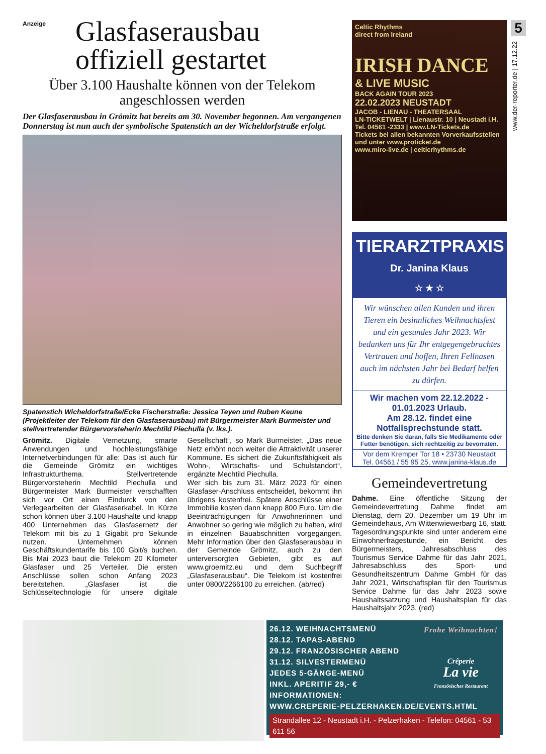Anzeige
Glasfaserausbau
offiziell gestartet
Über 3.100 Haushalte können von der Telekom angeschlossen werden
Der Glasfaserausbau in Grömitz hat bereits am 30. November begonnen. Am vergangenen Donnerstag ist nun auch der symbolische Spatenstich an der Wicheldorfstraße erfolgt.
Spatenstich Wicheldorfstraße/Ecke Fischerstraße: Jessica Teyen und Ruben Keune (Projektleiter der Telekom für den Glasfaserausbau) mit Bürgermeister Mark Burmeister und stellvertretender Bürgervorsteherin Mechtild Piechulla (v. lks.).
Grömitz. Digitale Vernetzung, smarte Anwendungen und hochleistungsfähige Internetverbindungen für alle: Das ist auch für die Gemeinde Grömitz ein wichtiges Infrastrukturthema. Stellvertretende Bürgervorsteherin Mechtild Piechulla und Bürgermeister Mark Burmeister verschafften sich vor Ort einen Eindurck von den Verlegearbeiten der Glasfaserkabel. In Kürze schon können über 3.100 Haushalte und knapp 400 Unternehmen das Glasfasernetz der Telekom mit bis zu 1 Gigabit pro Sekunde nutzen. Unternehmen können Geschäftskundentarife bis 100 Gbit/s buchen. Bis Mai 2023 baut die Telekom 20 Kilometer Glasfaser und 25 Verteiler. Die ersten Anschlüsse sollen schon Anfang 2023 bereitstehen. „Glasfaser ist die Schlüsseltechnologie für unsere digitale Gesellschaft“, so Mark Burmeister. „Das neue Netz erhöht noch weiter die Attraktivität unserer Kommune. Es sichert die Zukunftsfähigkeit als Wohn-, Wirtschafts- und Schulstandort“, ergänzte Mechtild Piechulla.
Wer sich bis zum 31. März 2023 für einen Glasfaser-Anschluss entscheidet, bekommt ihn übrigens kostenfrei. Spätere Anschlüsse einer Immobilie kosten dann knapp 800 Euro. Um die Beeinträchtigungen für Anwohnerinnen und Anwohner so gering wie möglich zu halten, wird in einzelnen Bauabschnitten vorgegangen. Mehr Information über den Glasfaserausbau in der Gemeinde Grömitz, auch zu den unterversorgten Gebieten, gibt es auf www.groemitz.eu und dem Suchbegriff „Glasfaserausbau“. Die Telekom ist kostenfrei unter 0800/2266100 zu erreichen. (ab/red)
Celtic Rhythms
direct from Ireland
IRISH DANCE
& LIVE MUSIC
BACK AGAIN TOUR 2023
22.02.2023 NEUSTADT
JACOB - LIENAU - THEATERSAAL
LN-TICKETWELT | Lienaustr. 10 | Neustadt i.H.
Tel. 04561 -2333 | www.LN-Tickets.de
Tickets bei allen bekannten Vorverkaufsstellen und unter www.proticket.de
www.miro-live.de | celticrhythms.de
TIERARZTPRAXIS
Dr. Janina Klaus
☆ ★ ☆
Wir wünschen allen Kunden und ihren Tieren ein besinnliches Weihnachtsfest und ein gesundes Jahr 2023. Wir bedanken uns für Ihr entgegengebrachtes Vertrauen und hoffen, Ihren Fellnasen auch im nächsten Jahr bei Bedarf helfen zu dürfen.
Wir machen vom 22.12.2022 - 01.01.2023 Urlaub.
Am 28.12. findet eine Notfallsprechstunde statt.
Bitte denken Sie daran, falls Sie Medikamente oder Futter benötigen, sich rechtzeitig zu bevorraten.
Vor dem Kremper Tor 18 • 23730 Neustadt
Tel. 04561 / 55 95 25, www.janina-klaus.de
Gemeindevertretung
Dahme. Eine öffentliche Sitzung der Gemeindevertretung Dahme findet am Dienstag, dem 20. Dezember um 19 Uhr im Gemeindehaus, Am Wittenwiewerbarg 16, statt. Tagesordnungspunkte sind unter anderem eine Einwohnerfragestunde, ein Bericht des Bürgermeisters, Jahresabschluss des Tourismus Service Dahme für das Jahr 2021, Jahresabschluss des Sport- und Gesundheitszentrum Dahme GmbH für das Jahr 2021, Wirtschaftsplan für den Tourismus Service Dahme für das Jahr 2023 sowie Haushaltssatzung und Haushaltsplan für das Haushaltsjahr 2023. (red)
5
www.der-reporter.de | 17.12.22
26.12. WEIHNACHTSMENÜ
28.12. TAPAS-ABEND
29.12. FRANZÖSISCHER ABEND
31.12. SILVESTERMENÜ
JEDES 5-GÄNGE-MENÜ
INKL. APERITIF 29,- €
Frohe Weihnachten!
Crêperie
La vie
Französisches Restaurant
INFORMATIONEN:
WWW.CREPERIE-PELZERHAKEN.DE/EVENTS.HTML
Strandallee 12 - Neustadt i.H. - Pelzerhaken - Telefon: 04561 - 53 611 56